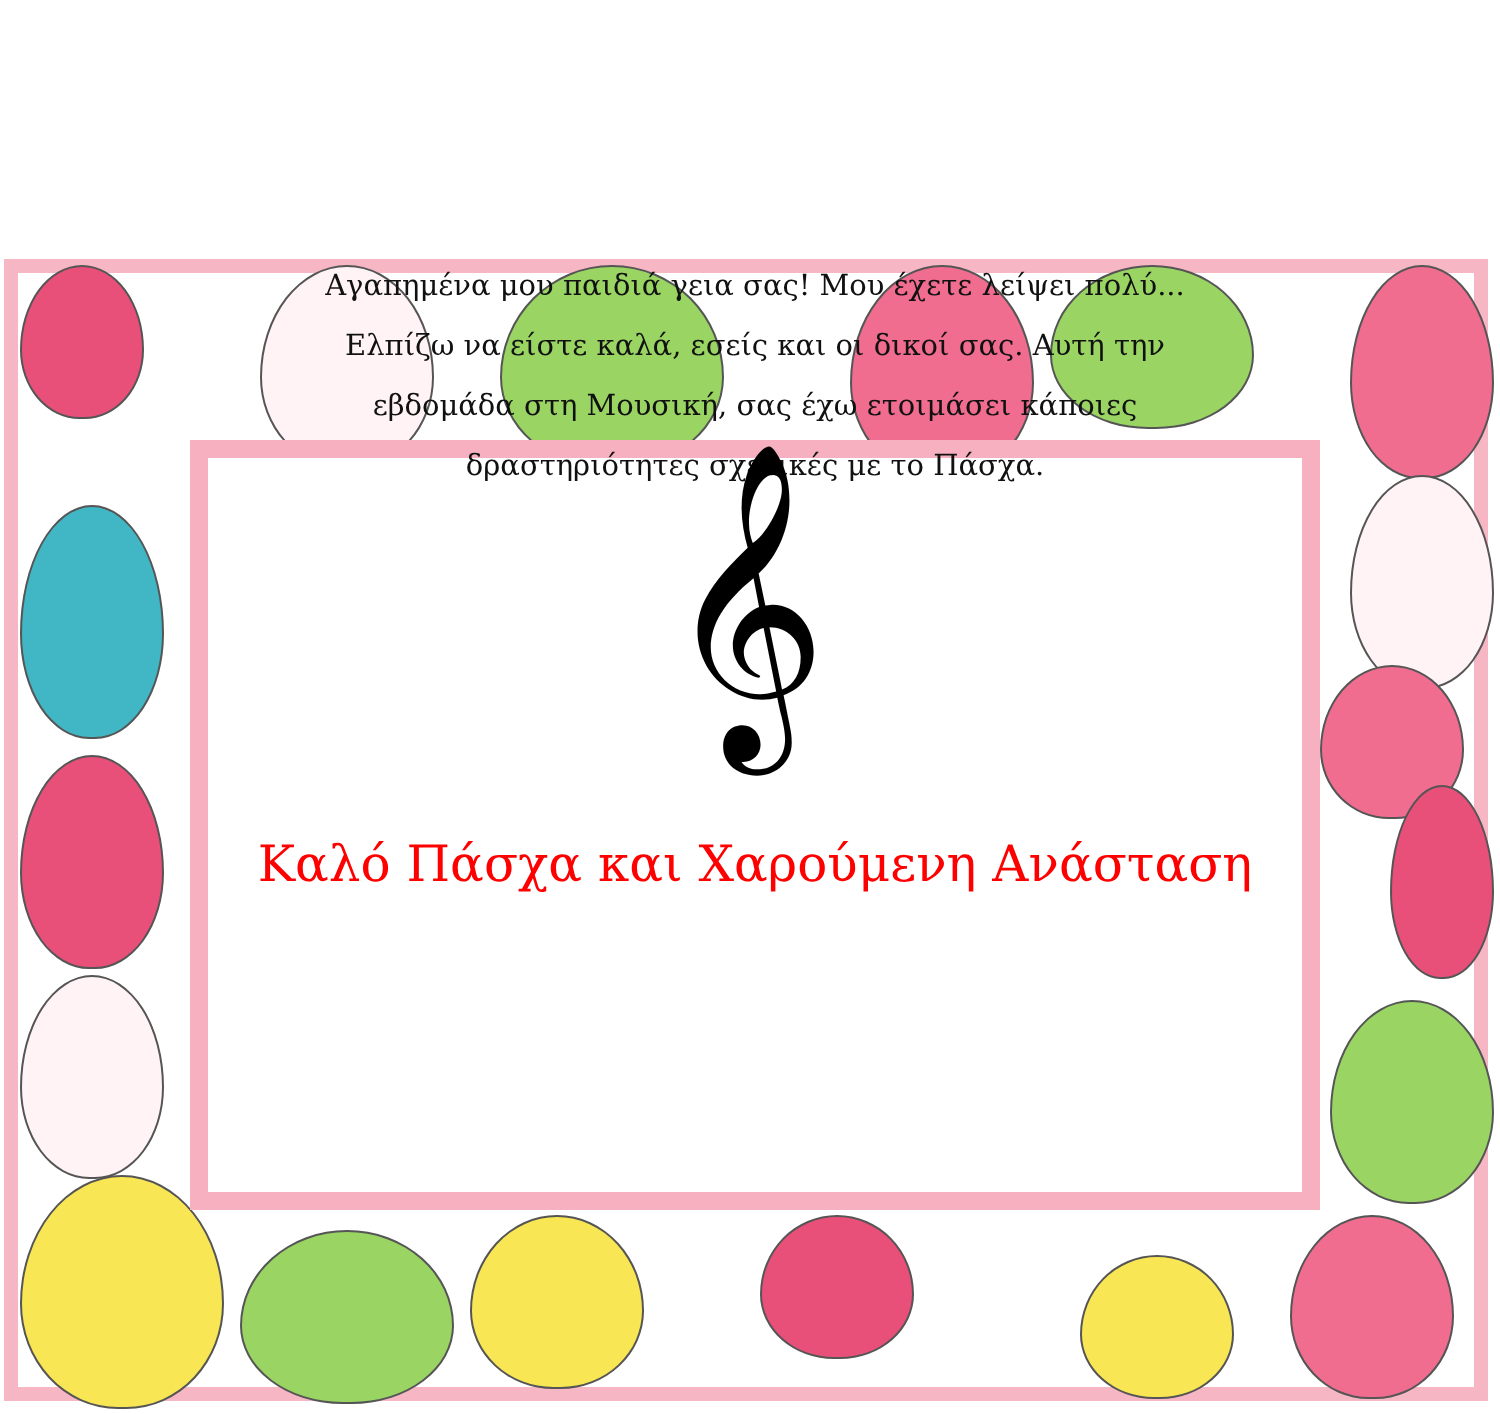Αγαπημένα μου παιδιά γεια σας! Μου έχετε λείψει πολύ... Ελπίζω να είστε καλά, εσείς και οι δικοί σας. Αυτή την εβδομάδα στη Μουσική, σας έχω ετοιμάσει κάποιες δραστηριότητες σχετικές με το Πάσχα.
𝄞
Καλό Πάσχα και Χαρούμενη Ανάσταση